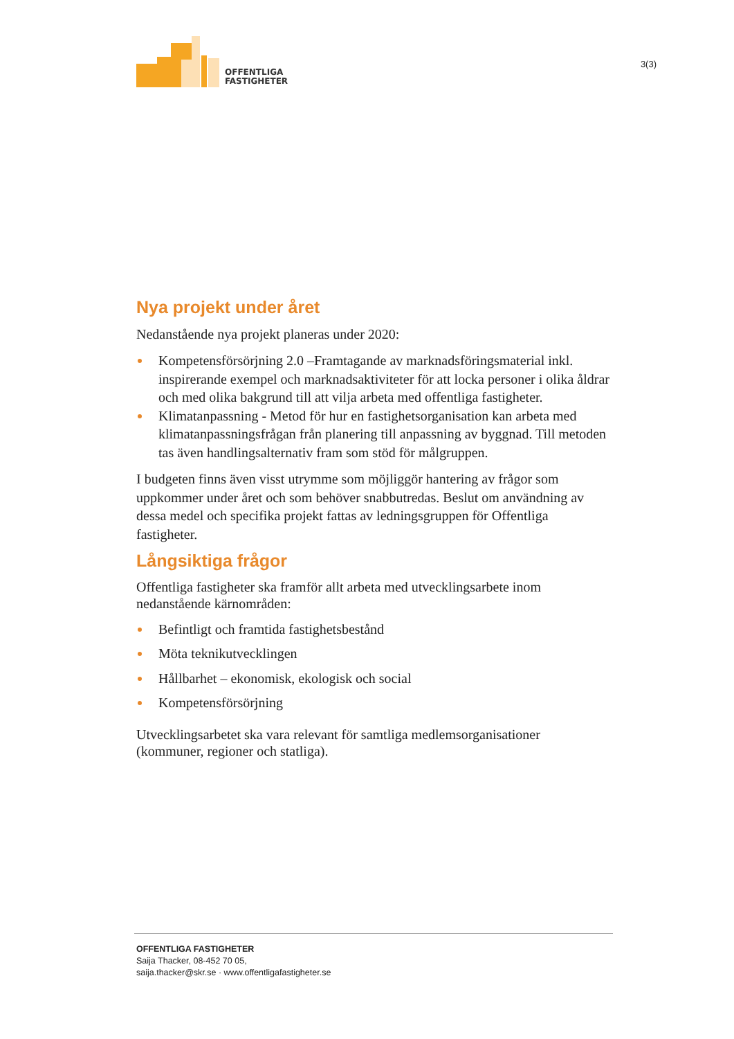OFFENTLIGA
FASTIGHETER
3(3)
Nya projekt under året
Nedanstående nya projekt planeras under 2020:
Kompetensförsörjning 2.0 –Framtagande av marknadsföringsmaterial inkl. inspirerande exempel och marknadsaktiviteter för att locka personer i olika åldrar och med olika bakgrund till att vilja arbeta med offentliga fastigheter.
Klimatanpassning - Metod för hur en fastighetsorganisation kan arbeta med klimatanpassningsfrågan från planering till anpassning av byggnad. Till metoden tas även handlingsalternativ fram som stöd för målgruppen.
I budgeten finns även visst utrymme som möjliggör hantering av frågor som uppkommer under året och som behöver snabbutredas. Beslut om användning av dessa medel och specifika projekt fattas av ledningsgruppen för Offentliga fastigheter.
Långsiktiga frågor
Offentliga fastigheter ska framför allt arbeta med utvecklingsarbete inom nedanstående kärnområden:
Befintligt och framtida fastighetsbestånd
Möta teknikutvecklingen
Hållbarhet – ekonomisk, ekologisk och social
Kompetensförsörjning
Utvecklingsarbetet ska vara relevant för samtliga medlemsorganisationer (kommuner, regioner och statliga).
OFFENTLIGA FASTIGHETER
Saija Thacker, 08-452 70 05,
saija.thacker@skr.se · www.offentligafastigheter.se